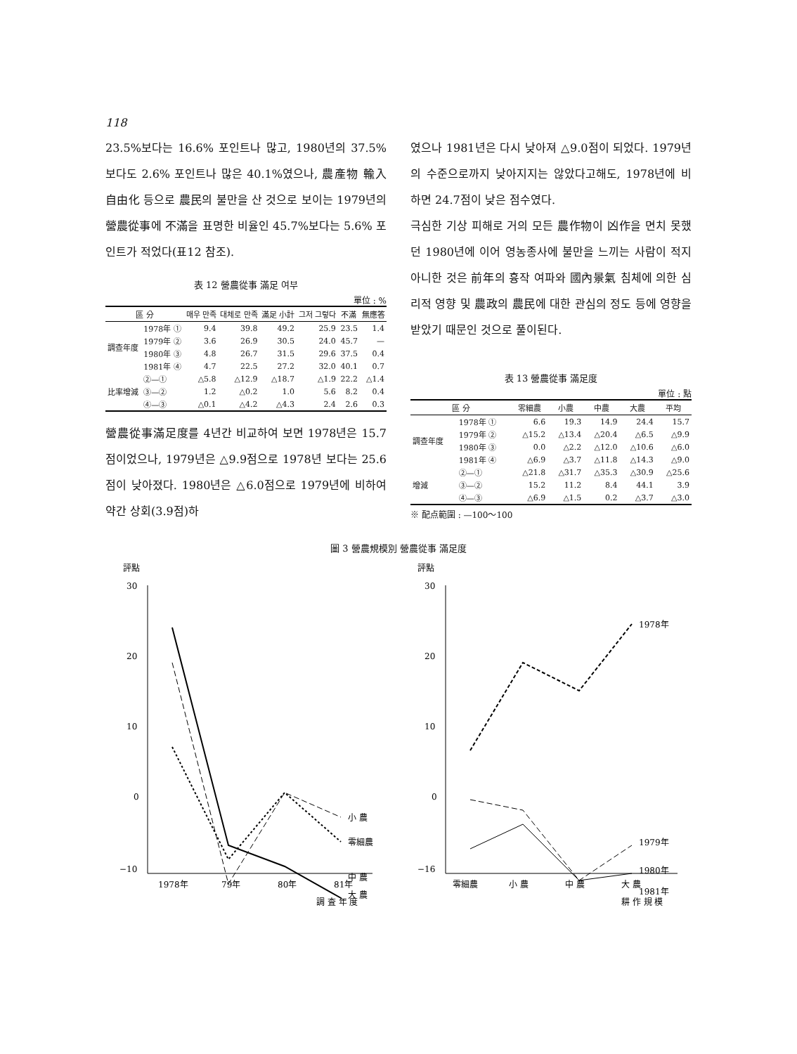118
23.5%보다는 16.6% 포인트나 많고, 1980년의 37.5%보다도 2.6% 포인트나 많은 40.1%였으나, 農產物 輸入自由化 등으로 農民의 불만을 산 것으로 보이는 1979년의 營農從事에 不滿을 표명한 비율인 45.7%보다는 5.6% 포인트가 적었다(표12 참조).
表 12 營農從事 滿足 여부
單位 : %
| 區 分 | | 매우 만족 | 대체로 만족 | 滿足 小計 | 그저 그렇다 | 不滿 | 無應答 |
| --- | --- | --- | --- | --- | --- | --- | --- |
| 調查年度 | 1978年 ① | 9.4 | 39.8 | 49.2 | 25.9 | 23.5 | 1.4 |
| | 1979年 ② | 3.6 | 26.9 | 30.5 | 24.0 | 45.7 | — |
| | 1980年 ③ | 4.8 | 26.7 | 31.5 | 29.6 | 37.5 | 0.4 |
| | 1981年 ④ | 4.7 | 22.5 | 27.2 | 32.0 | 40.1 | 0.7 |
| 比率增減 | ②—① | △5.8 | △12.9 | △18.7 | △1.9 | 22.2 | △1.4 |
| | ③—② | 1.2 | △0.2 | 1.0 | 5.6 | 8.2 | 0.4 |
| | ④—③ | △0.1 | △4.2 | △4.3 | 2.4 | 2.6 | 0.3 |
營農從事滿足度를 4년간 비교하여 보면 1978년은 15.7점이었으나, 1979년은 △9.9점으로 1978년 보다는 25.6점이 낮아졌다. 1980년은 △6.0점으로 1979년에 비하여 약간 상회(3.9점)하
였으나 1981년은 다시 낮아져 △9.0점이 되었다. 1979년의 수준으로까지 낮아지지는 않았다고해도, 1978년에 비하면 24.7점이 낮은 점수였다.
극심한 기상 피해로 거의 모든 農作物이 凶作을 면치 못했던 1980년에 이어 영농종사에 불만을 느끼는 사람이 적지 아니한 것은 前年의 흉작 여파와 國內景氣 침체에 의한 심리적 영향 및 農政의 農民에 대한 관심의 정도 등에 영향을 받았기 때문인 것으로 풀이된다.
表 13 營農從事 滿足度
單位 : 點
| 區 分 | | 零細農 | 小農 | 中農 | 大農 | 平均 |
| --- | --- | --- | --- | --- | --- | --- |
| 調查年度 | 1978年 ① | 6.6 | 19.3 | 14.9 | 24.4 | 15.7 |
| | 1979年 ② | △15.2 | △13.4 | △20.4 | △6.5 | △9.9 |
| | 1980年 ③ | 0.0 | △2.2 | △12.0 | △10.6 | △6.0 |
| | 1981年 ④ | △6.9 | △3.7 | △11.8 | △14.3 | △9.0 |
| 增減 | ②—① | △21.8 | △31.7 | △35.3 | △30.9 | △25.6 |
| | ③—② | 15.2 | 11.2 | 8.4 | 44.1 | 3.9 |
| | ④—③ | △6.9 | △1.5 | 0.2 | △3.7 | △3.0 |
※ 配点範圍 : —100～100
圖 3 營農規模別 營農從事 滿足度
評點
30
20
10
0
−10
小 農
零細農
中 農
大 農
1978年
79年
80年
81年
調 査 年 度
評點
30
20
10
0
−16
1978年
1979年
1980年
1981年
零細農
小 農
中 農
大 農
耕 作 規 模